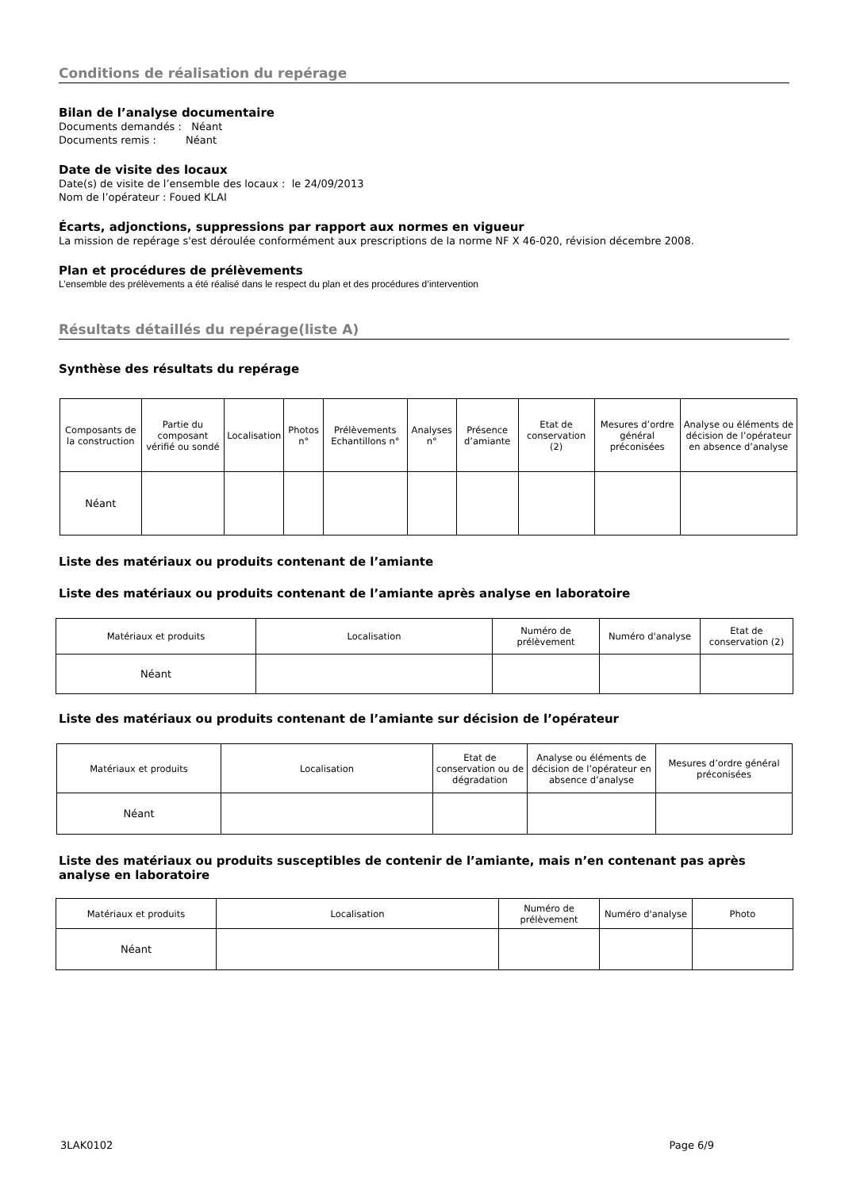Conditions de réalisation du repérage
Bilan de l’analyse documentaire
Documents demandés : Néant
Documents remis : Néant
Date de visite des locaux
Date(s) de visite de l’ensemble des locaux : le 24/09/2013
Nom de l’opérateur : Foued KLAI
Écarts, adjonctions, suppressions par rapport aux normes en vigueur
La mission de repérage s'est déroulée conformément aux prescriptions de la norme NF X 46-020, révision décembre 2008.
Plan et procédures de prélèvements
L’ensemble des prélèvements a été réalisé dans le respect du plan et des procédures d’intervention
Résultats détaillés du repérage(liste A)
Synthèse des résultats du repérage
| Composants de la construction | Partie du composant vérifié ou sondé | Localisation | Photos n° | Prélèvements Echantillons n° | Analyses n° | Présence d’amiante | Etat de conservation (2) | Mesures d’ordre général préconisées | Analyse ou éléments de décision de l’opérateur en absence d’analyse |
| --- | --- | --- | --- | --- | --- | --- | --- | --- | --- |
| Néant | | | | | | | | | |
Liste des matériaux ou produits contenant de l’amiante
Liste des matériaux ou produits contenant de l’amiante après analyse en laboratoire
| Matériaux et produits | Localisation | Numéro de prélèvement | Numéro d'analyse | Etat de conservation (2) |
| --- | --- | --- | --- | --- |
| Néant | | | | |
Liste des matériaux ou produits contenant de l’amiante sur décision de l’opérateur
| Matériaux et produits | Localisation | Etat de conservation ou de dégradation | Analyse ou éléments de décision de l’opérateur en absence d’analyse | Mesures d’ordre général préconisées |
| --- | --- | --- | --- | --- |
| Néant | | | | |
Liste des matériaux ou produits susceptibles de contenir de l’amiante, mais n’en contenant pas après analyse en laboratoire
| Matériaux et produits | Localisation | Numéro de prélèvement | Numéro d'analyse | Photo |
| --- | --- | --- | --- | --- |
| Néant | | | | |
3LAK0102 Page 6/9